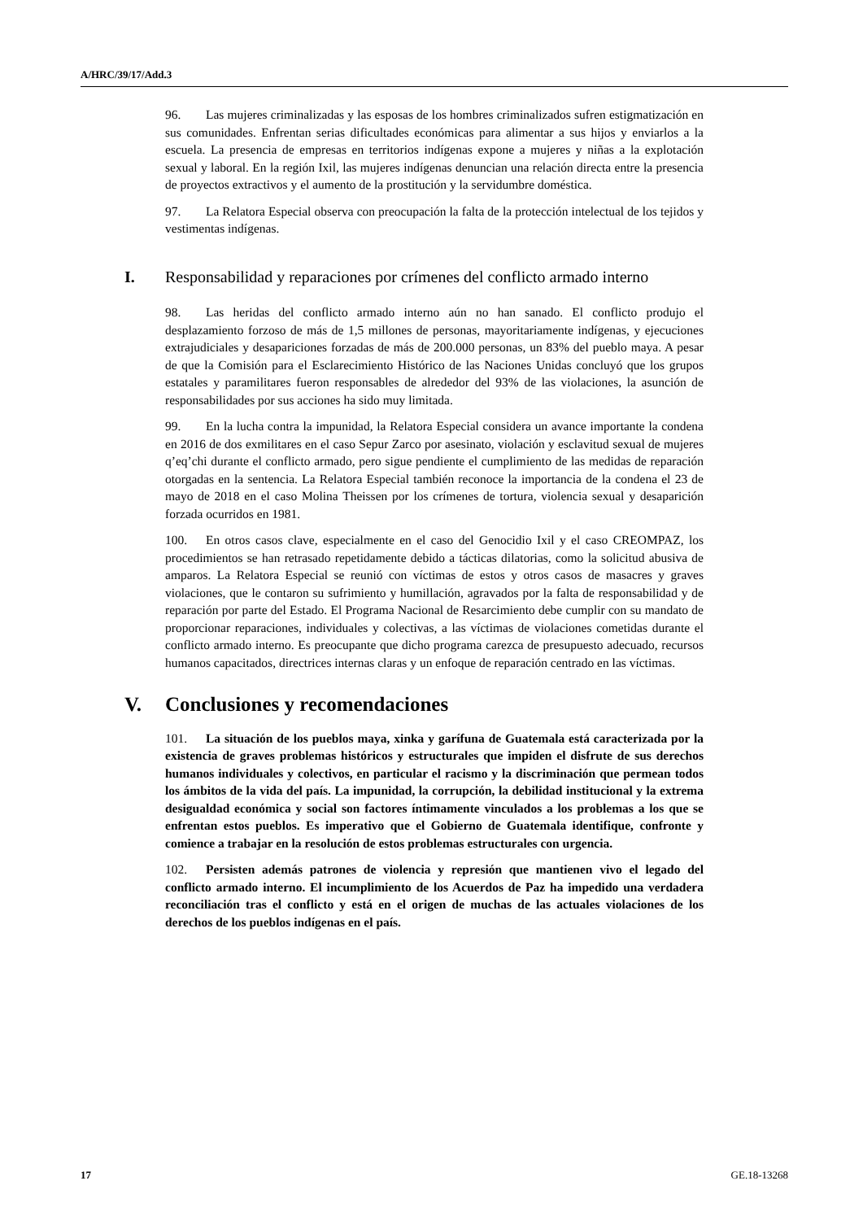A/HRC/39/17/Add.3
96. Las mujeres criminalizadas y las esposas de los hombres criminalizados sufren estigmatización en sus comunidades. Enfrentan serias dificultades económicas para alimentar a sus hijos y enviarlos a la escuela. La presencia de empresas en territorios indígenas expone a mujeres y niñas a la explotación sexual y laboral. En la región Ixil, las mujeres indígenas denuncian una relación directa entre la presencia de proyectos extractivos y el aumento de la prostitución y la servidumbre doméstica.
97. La Relatora Especial observa con preocupación la falta de la protección intelectual de los tejidos y vestimentas indígenas.
I. Responsabilidad y reparaciones por crímenes del conflicto armado interno
98. Las heridas del conflicto armado interno aún no han sanado. El conflicto produjo el desplazamiento forzoso de más de 1,5 millones de personas, mayoritariamente indígenas, y ejecuciones extrajudiciales y desapariciones forzadas de más de 200.000 personas, un 83% del pueblo maya. A pesar de que la Comisión para el Esclarecimiento Histórico de las Naciones Unidas concluyó que los grupos estatales y paramilitares fueron responsables de alrededor del 93% de las violaciones, la asunción de responsabilidades por sus acciones ha sido muy limitada.
99. En la lucha contra la impunidad, la Relatora Especial considera un avance importante la condena en 2016 de dos exmilitares en el caso Sepur Zarco por asesinato, violación y esclavitud sexual de mujeres q’eq’chi durante el conflicto armado, pero sigue pendiente el cumplimiento de las medidas de reparación otorgadas en la sentencia. La Relatora Especial también reconoce la importancia de la condena el 23 de mayo de 2018 en el caso Molina Theissen por los crímenes de tortura, violencia sexual y desaparición forzada ocurridos en 1981.
100. En otros casos clave, especialmente en el caso del Genocidio Ixil y el caso CREOMPAZ, los procedimientos se han retrasado repetidamente debido a tácticas dilatorias, como la solicitud abusiva de amparos. La Relatora Especial se reunió con víctimas de estos y otros casos de masacres y graves violaciones, que le contaron su sufrimiento y humillación, agravados por la falta de responsabilidad y de reparación por parte del Estado. El Programa Nacional de Resarcimiento debe cumplir con su mandato de proporcionar reparaciones, individuales y colectivas, a las víctimas de violaciones cometidas durante el conflicto armado interno. Es preocupante que dicho programa carezca de presupuesto adecuado, recursos humanos capacitados, directrices internas claras y un enfoque de reparación centrado en las víctimas.
V. Conclusiones y recomendaciones
101. La situación de los pueblos maya, xinka y garífuna de Guatemala está caracterizada por la existencia de graves problemas históricos y estructurales que impiden el disfrute de sus derechos humanos individuales y colectivos, en particular el racismo y la discriminación que permean todos los ámbitos de la vida del país. La impunidad, la corrupción, la debilidad institucional y la extrema desigualdad económica y social son factores íntimamente vinculados a los problemas a los que se enfrentan estos pueblos. Es imperativo que el Gobierno de Guatemala identifique, confronte y comience a trabajar en la resolución de estos problemas estructurales con urgencia.
102. Persisten además patrones de violencia y represión que mantienen vivo el legado del conflicto armado interno. El incumplimiento de los Acuerdos de Paz ha impedido una verdadera reconciliación tras el conflicto y está en el origen de muchas de las actuales violaciones de los derechos de los pueblos indígenas en el país.
17 GE.18-13268